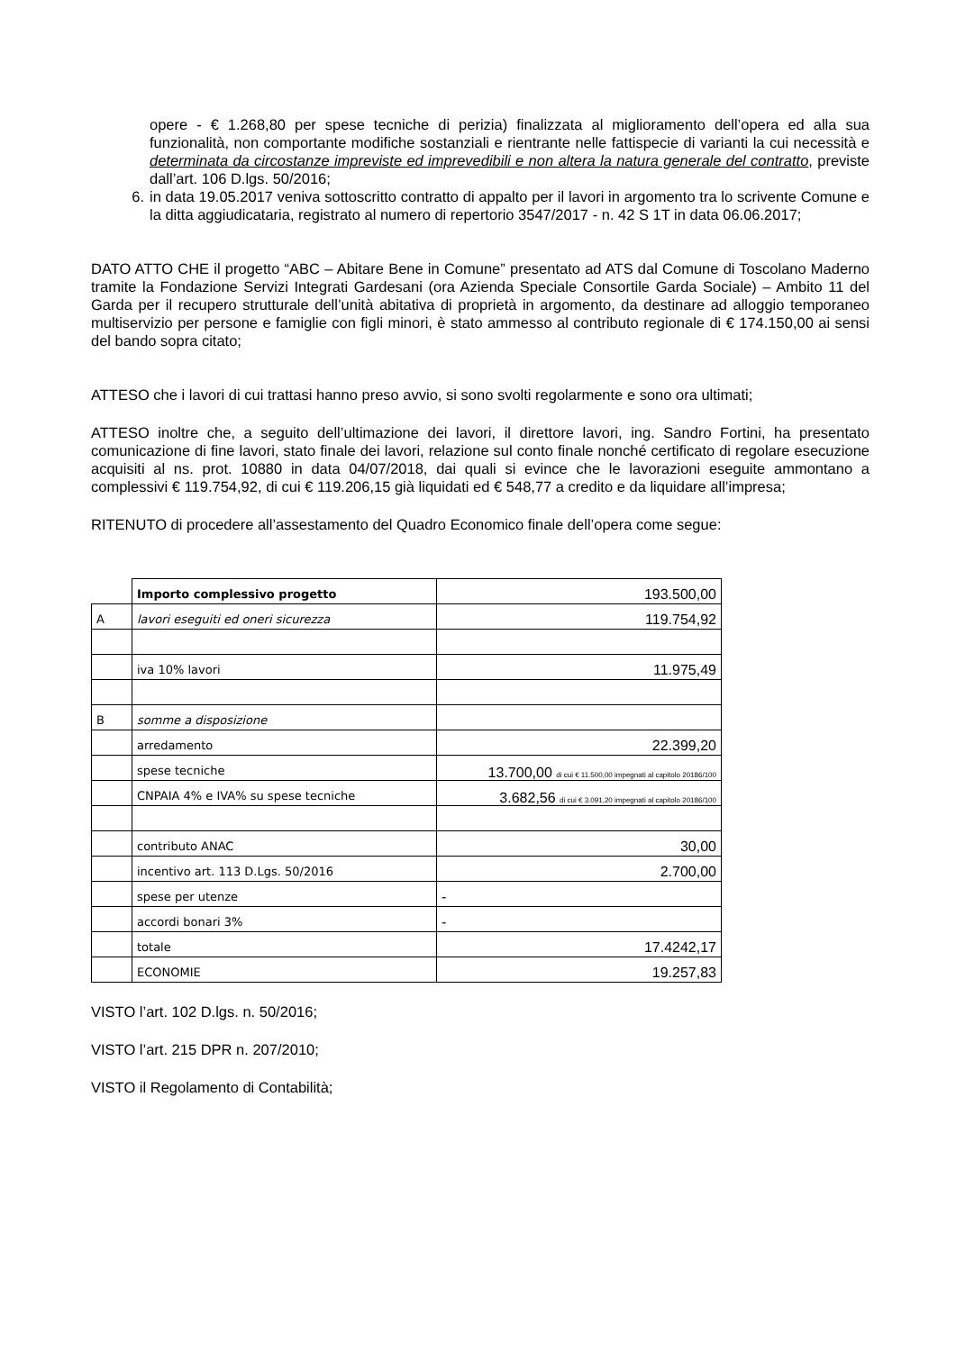opere - € 1.268,80 per spese tecniche di perizia) finalizzata al miglioramento dell’opera ed alla sua funzionalità, non comportante modifiche sostanziali e rientrante nelle fattispecie di varianti la cui necessità e determinata da circostanze impreviste ed imprevedibili e non altera la natura generale del contratto, previste dall’art. 106 D.lgs. 50/2016;
6. in data 19.05.2017 veniva sottoscritto contratto di appalto per il lavori in argomento tra lo scrivente Comune e la ditta aggiudicataria, registrato al numero di repertorio 3547/2017 - n. 42 S 1T in data 06.06.2017;
DATO ATTO CHE il progetto “ABC – Abitare Bene in Comune” presentato ad ATS dal Comune di Toscolano Maderno tramite la Fondazione Servizi Integrati Gardesani (ora Azienda Speciale Consortile Garda Sociale) – Ambito 11 del Garda per il recupero strutturale dell’unità abitativa di proprietà in argomento, da destinare ad alloggio temporaneo multiservizio per persone e famiglie con figli minori, è stato ammesso al contributo regionale di € 174.150,00 ai sensi del bando sopra citato;
ATTESO che i lavori di cui trattasi hanno preso avvio, si sono svolti regolarmente e sono ora ultimati;
ATTESO inoltre che, a seguito dell’ultimazione dei lavori, il direttore lavori, ing. Sandro Fortini, ha presentato comunicazione di fine lavori, stato finale dei lavori, relazione sul conto finale nonché certificato di regolare esecuzione acquisiti al ns. prot. 10880 in data 04/07/2018, dai quali si evince che le lavorazioni eseguite ammontano a complessivi € 119.754,92, di cui € 119.206,15 già liquidati ed € 548,77 a credito e da liquidare all’impresa;
RITENUTO di procedere all’assestamento del Quadro Economico finale dell’opera come segue:
| | Importo complessivo progetto | 193.500,00 |
| A | lavori eseguiti ed oneri sicurezza | 119.754,92 |
| | iva 10% lavori | 11.975,49 |
| B | somme a disposizione | |
| | arredamento | 22.399,20 |
| | spese tecniche | 13.700,00 di cui € 11.500,00 impegnati al capitolo 20186/100 |
| | CNPAIA 4% e IVA% su spese tecniche | 3.682,56 di cui € 3.091,20 impegnati al capitolo 20186/100 |
| | contributo ANAC | 30,00 |
| | incentivo art. 113 D.Lgs. 50/2016 | 2.700,00 |
| | spese per utenze | - |
| | accordi bonari 3% | - |
| | totale | 17.4242,17 |
| | ECONOMIE | 19.257,83 |
VISTO l’art. 102 D.lgs. n. 50/2016;
VISTO l’art. 215 DPR n. 207/2010;
VISTO il Regolamento di Contabilità;